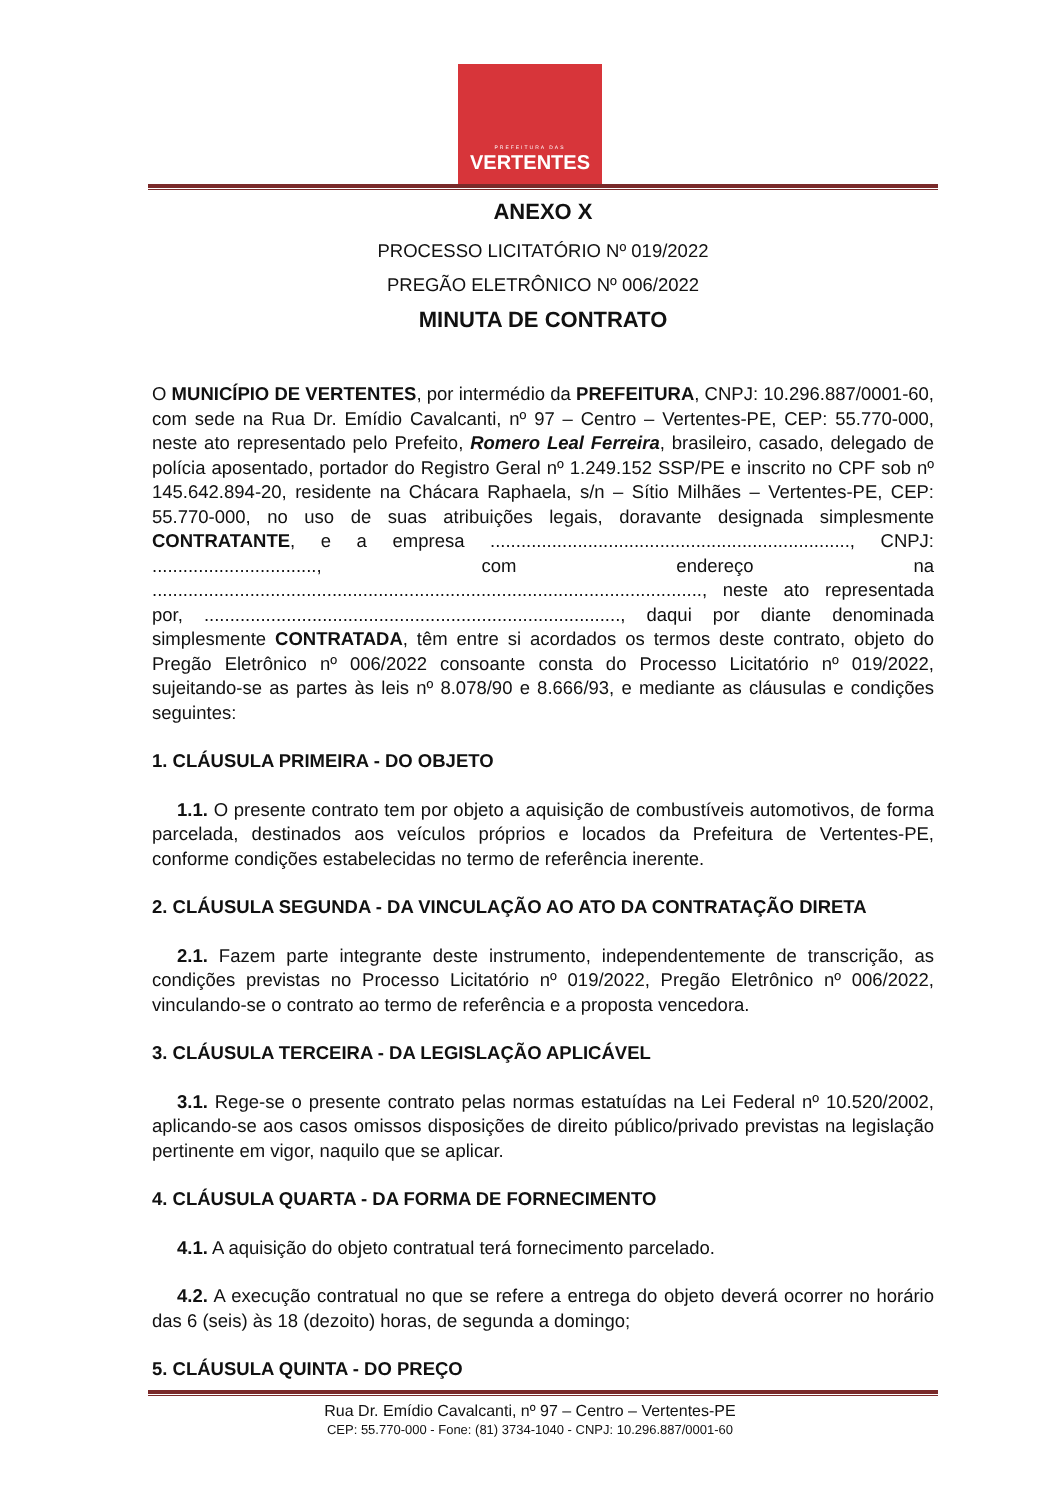PREFEITURA DAS
VERTENTES
ANEXO X
PROCESSO LICITATÓRIO Nº 019/2022
PREGÃO ELETRÔNICO Nº 006/2022
MINUTA DE CONTRATO
O MUNICÍPIO DE VERTENTES, por intermédio da PREFEITURA, CNPJ: 10.296.887/0001-60, com sede na Rua Dr. Emídio Cavalcanti, nº 97 – Centro – Vertentes-PE, CEP: 55.770-000, neste ato representado pelo Prefeito, Romero Leal Ferreira, brasileiro, casado, delegado de polícia aposentado, portador do Registro Geral nº 1.249.152 SSP/PE e inscrito no CPF sob nº 145.642.894-20, residente na Chácara Raphaela, s/n – Sítio Milhães – Vertentes-PE, CEP: 55.770-000, no uso de suas atribuições legais, doravante designada simplesmente CONTRATANTE, e a empresa ......................................................................, CNPJ: ................................, com endereço na ..........................................................................................................., neste ato representada por, ................................................................................., daqui por diante denominada simplesmente CONTRATADA, têm entre si acordados os termos deste contrato, objeto do Pregão Eletrônico nº 006/2022 consoante consta do Processo Licitatório nº 019/2022, sujeitando-se as partes às leis nº 8.078/90 e 8.666/93, e mediante as cláusulas e condições seguintes:
1. CLÁUSULA PRIMEIRA - DO OBJETO
1.1. O presente contrato tem por objeto a aquisição de combustíveis automotivos, de forma parcelada, destinados aos veículos próprios e locados da Prefeitura de Vertentes-PE, conforme condições estabelecidas no termo de referência inerente.
2. CLÁUSULA SEGUNDA - DA VINCULAÇÃO AO ATO DA CONTRATAÇÃO DIRETA
2.1. Fazem parte integrante deste instrumento, independentemente de transcrição, as condições previstas no Processo Licitatório nº 019/2022, Pregão Eletrônico nº 006/2022, vinculando-se o contrato ao termo de referência e a proposta vencedora.
3. CLÁUSULA TERCEIRA - DA LEGISLAÇÃO APLICÁVEL
3.1. Rege-se o presente contrato pelas normas estatuídas na Lei Federal nº 10.520/2002, aplicando-se aos casos omissos disposições de direito público/privado previstas na legislação pertinente em vigor, naquilo que se aplicar.
4. CLÁUSULA QUARTA - DA FORMA DE FORNECIMENTO
4.1. A aquisição do objeto contratual terá fornecimento parcelado.
4.2. A execução contratual no que se refere a entrega do objeto deverá ocorrer no horário das 6 (seis) às 18 (dezoito) horas, de segunda a domingo;
5. CLÁUSULA QUINTA - DO PREÇO
Rua Dr. Emídio Cavalcanti, nº 97 – Centro – Vertentes-PE
CEP: 55.770-000 - Fone: (81) 3734-1040 - CNPJ: 10.296.887/0001-60